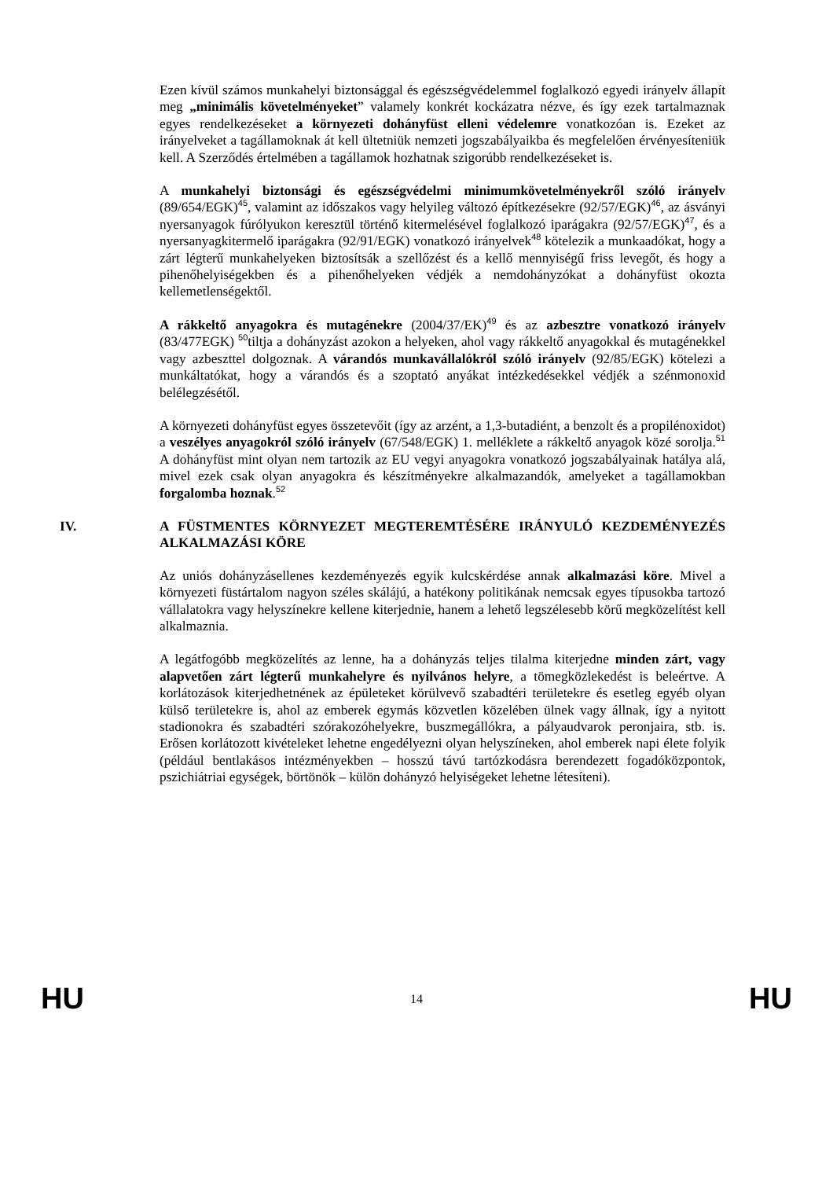Ezen kívül számos munkahelyi biztonsággal és egészségvédelemmel foglalkozó egyedi irányelv állapít meg „minimális követelményeket” valamely konkrét kockázatra nézve, és így ezek tartalmaznak egyes rendelkezéseket a környezeti dohányfüst elleni védelemre vonatkozóan is. Ezeket az irányelveket a tagállamoknak át kell ültetniük nemzeti jogszabályaikba és megfelelően érvényesíteniük kell. A Szerződés értelmében a tagállamok hozhatnak szigorúbb rendelkezéseket is.
A munkahelyi biztonsági és egészségvédelmi minimumkövetelményekről szóló irányelv (89/654/EGK)<sup>45</sup>, valamint az időszakos vagy helyileg változó építkezésekre (92/57/EGK)<sup>46</sup>, az ásványi nyersanyagok fúrólyukon keresztül történő kitermelésével foglalkozó iparágakra (92/57/EGK)<sup>47</sup>, és a nyersanyagkitermelő iparágakra (92/91/EGK) vonatkozó irányelvek<sup>48</sup> kötelezik a munkaadókat, hogy a zárt légterű munkahelyeken biztosítsák a szellőzést és a kellő mennyiségű friss levegőt, és hogy a pihenőhelyiségekben és a pihenőhelyeken védjék a nemdohányzókat a dohányfüst okozta kellemetlenségektől.
A rákkeltő anyagokra és mutagénekre (2004/37/EK)<sup>49</sup> és az azbesztre vonatkozó irányelv (83/477EGK) <sup>50</sup>tiltja a dohányzást azokon a helyeken, ahol vagy rákkeltő anyagokkal és mutagénekkel vagy azbeszttel dolgoznak. A várandós munkavállalókról szóló irányelv (92/85/EGK) kötelezi a munkáltatókat, hogy a várandós és a szoptató anyákat intézkedésekkel védjék a szénmonoxid belélegzésétől.
A környezeti dohányfüst egyes összetevőit (így az arzént, a 1,3-butadiént, a benzolt és a propilénoxidot) a veszélyes anyagokról szóló irányelv (67/548/EGK) 1. melléklete a rákkeltő anyagok közé sorolja.<sup>51</sup> A dohányfüst mint olyan nem tartozik az EU vegyi anyagokra vonatkozó jogszabályainak hatálya alá, mivel ezek csak olyan anyagokra és készítményekre alkalmazandók, amelyeket a tagállamokban forgalomba hoznak.<sup>52</sup>
IV. A FÜSTMENTES KÖRNYEZET MEGTEREMTÉSÉRE IRÁNYULÓ KEZDEMÉNYEZÉS ALKALMAZÁSI KÖRE
Az uniós dohányzásellenes kezdeményezés egyik kulcskérdése annak alkalmazási köre. Mivel a környezeti füstártalom nagyon széles skálájú, a hatékony politikának nemcsak egyes típusokba tartozó vállalatokra vagy helyszínekre kellene kiterjednie, hanem a lehető legszélesebb körű megközelítést kell alkalmaznia.
A legátfogóbb megközelítés az lenne, ha a dohányzás teljes tilalma kiterjedne minden zárt, vagy alapvetően zárt légterű munkahelyre és nyilvános helyre, a tömegközlekedést is beleértve. A korlátozások kiterjedhetnének az épületeket körülvevő szabadtéri területekre és esetleg egyéb olyan külső területekre is, ahol az emberek egymás közvetlen közelében ülnek vagy állnak, így a nyitott stadionokra és szabadtéri szórakozóhelyekre, buszmegállókra, a pályaudvarok peronjaira, stb. is. Erősen korlátozott kivételeket lehetne engedélyezni olyan helyszíneken, ahol emberek napi élete folyik (például bentlakásos intézményekben – hosszú távú tartózkodásra berendezett fogadóközpontok, pszichiátriai egységek, börtönök – külön dohányzó helyiségeket lehetne létesíteni).
HU 14 HU